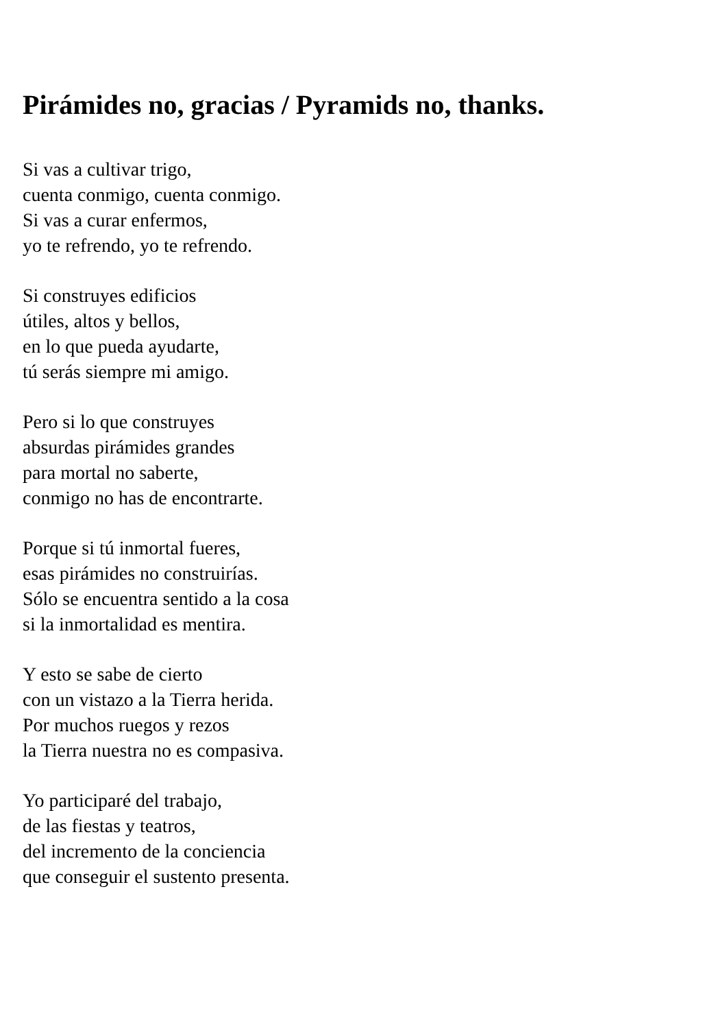Pirámides no, gracias / Pyramids no, thanks.
Si vas a cultivar trigo,
cuenta conmigo, cuenta conmigo.
Si vas a curar enfermos,
yo te refrendo, yo te refrendo.
Si construyes edificios
útiles, altos y bellos,
en lo que pueda ayudarte,
tú serás siempre mi amigo.
Pero si lo que construyes
absurdas pirámides grandes
para mortal no saberte,
conmigo no has de encontrarte.
Porque si tú inmortal fueres,
esas pirámides no construirías.
Sólo se encuentra sentido a la cosa
si la inmortalidad es mentira.
Y esto se sabe de cierto
con un vistazo a la Tierra herida.
Por muchos ruegos y rezos
la Tierra nuestra no es compasiva.
Yo participaré del trabajo,
de las fiestas y teatros,
del incremento de la conciencia
que conseguir el sustento presenta.